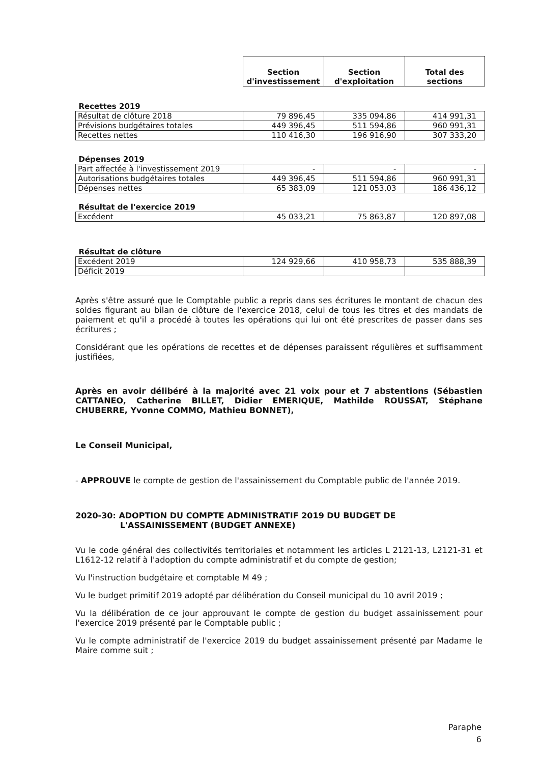| | Section d'investissement | Section d'exploitation | Total des sections |
| --- | --- | --- | --- |
| Recettes 2019 | | | |
| Résultat de clôture 2018 | 79 896,45 | 335 094,86 | 414 991,31 |
| Prévisions budgétaires totales | 449 396,45 | 511 594,86 | 960 991,31 |
| Recettes nettes | 110 416,30 | 196 916,90 | 307 333,20 |
| Dépenses 2019 | | | |
| Part affectée à l'investissement 2019 | - | - | - |
| Autorisations budgétaires totales | 449 396,45 | 511 594,86 | 960 991,31 |
| Dépenses nettes | 65 383,09 | 121 053,03 | 186 436,12 |
| Résultat de l'exercice 2019 | | | |
| Excédent | 45 033,21 | 75 863,87 | 120 897,08 |
| Résultat de clôture | | | |
| Excédent 2019 | 124 929,66 | 410 958,73 | 535 888,39 |
| Déficit 2019 | | | |
Après s'être assuré que le Comptable public a repris dans ses écritures le montant de chacun des soldes figurant au bilan de clôture de l'exercice 2018, celui de tous les titres et des mandats de paiement et qu'il a procédé à toutes les opérations qui lui ont été prescrites de passer dans ses écritures ;
Considérant que les opérations de recettes et de dépenses paraissent régulières et suffisamment justifiées,
Après en avoir délibéré à la majorité avec 21 voix pour et 7 abstentions (Sébastien CATTANEO, Catherine BILLET, Didier EMERIQUE, Mathilde ROUSSAT, Stéphane CHUBERRE, Yvonne COMMO, Mathieu BONNET),
Le Conseil Municipal,
- APPROUVE le compte de gestion de l'assainissement du Comptable public de l'année 2019.
2020-30: ADOPTION DU COMPTE ADMINISTRATIF 2019 DU BUDGET DE
L'ASSAINISSEMENT (BUDGET ANNEXE)
Vu le code général des collectivités territoriales et notamment les articles L 2121-13, L2121-31 et L1612-12 relatif à l'adoption du compte administratif et du compte de gestion;
Vu l'instruction budgétaire et comptable M 49 ;
Vu le budget primitif 2019 adopté par délibération du Conseil municipal du 10 avril 2019 ;
Vu la délibération de ce jour approuvant le compte de gestion du budget assainissement pour l'exercice 2019 présenté par le Comptable public ;
Vu le compte administratif de l'exercice 2019 du budget assainissement présenté par Madame le Maire comme suit ;
Paraphe
6